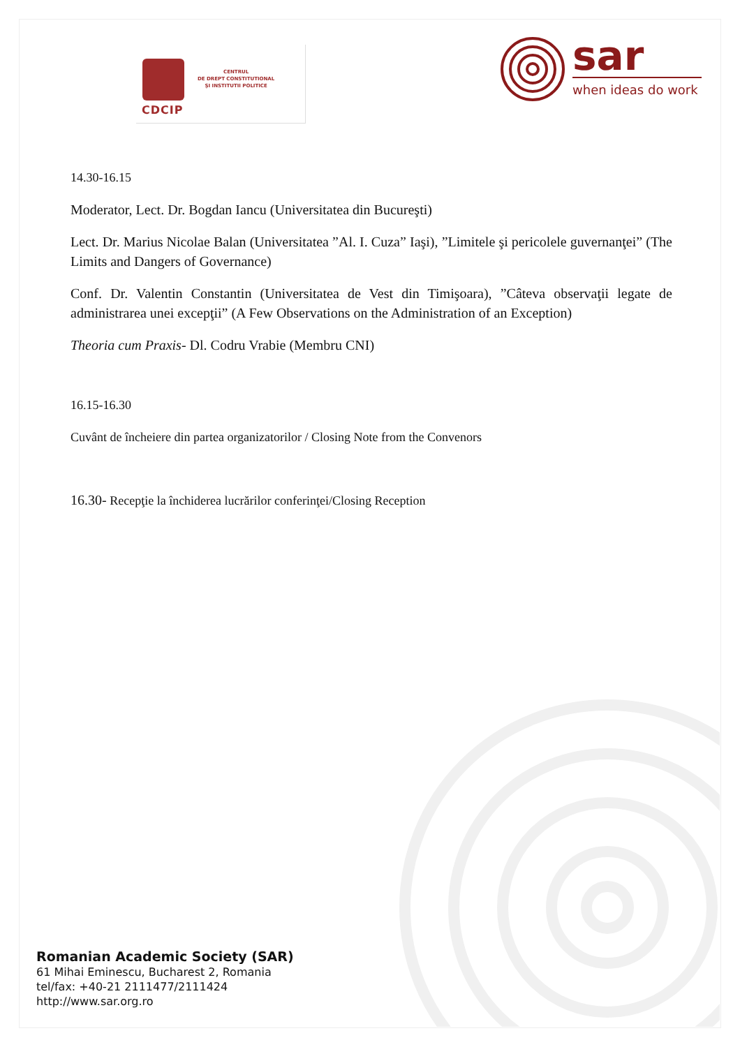CDCIP
CENTRUL
DE DREPT CONSTITUTIONAL
ŞI INSTITUTII POLITICE
sar
when ideas do work
14.30-16.15
Moderator, Lect. Dr. Bogdan Iancu (Universitatea din Bucureşti)
Lect. Dr. Marius Nicolae Balan (Universitatea ”Al. I. Cuza” Iaşi), ”Limitele şi pericolele guvernanţei” (The Limits and Dangers of Governance)
Conf. Dr. Valentin Constantin (Universitatea de Vest din Timişoara), ”Câteva observaţii legate de administrarea unei excepţii” (A Few Observations on the Administration of an Exception)
Theoria cum Praxis- Dl. Codru Vrabie (Membru CNI)
16.15-16.30
Cuvânt de încheiere din partea organizatorilor / Closing Note from the Convenors
16.30- Recepţie la închiderea lucrărilor conferinţei/Closing Reception
Romanian Academic Society (SAR)
61 Mihai Eminescu, Bucharest 2, Romania
tel/fax: +40-21 2111477/2111424
http://www.sar.org.ro